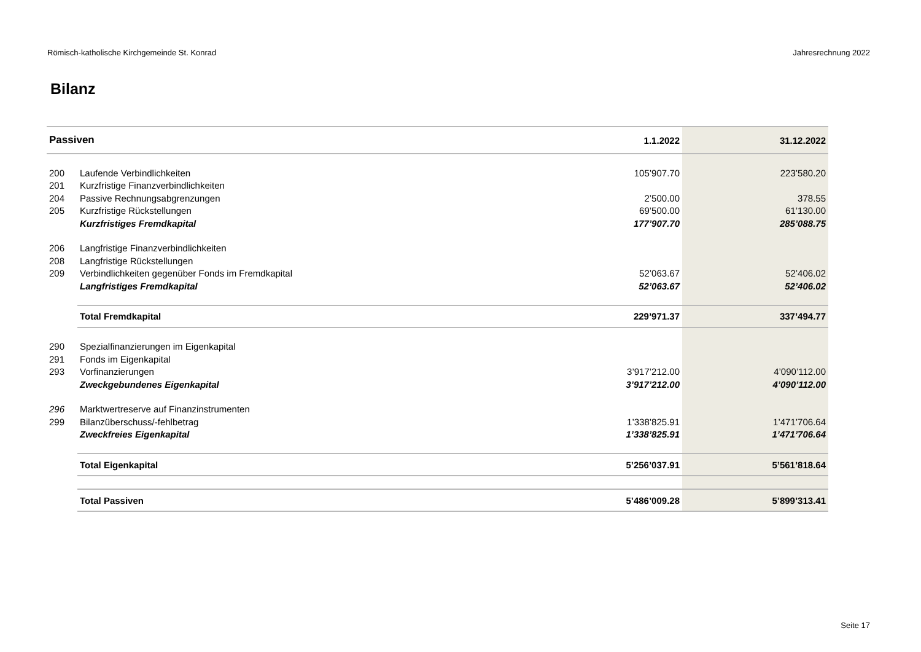Römisch-katholische Kirchgemeinde St. Konrad Jahresrechnung 2022
Bilanz
| Passiven | | 1.1.2022 | 31.12.2022 |
| --- | --- | --- | --- |
| 200 | Laufende Verbindlichkeiten | 105’907.70 | 223’580.20 |
| 201 | Kurzfristige Finanzverbindlichkeiten | | |
| 204 | Passive Rechnungsabgrenzungen | 2’500.00 | 378.55 |
| 205 | Kurzfristige Rückstellungen | 69’500.00 | 61’130.00 |
| | Kurzfristiges Fremdkapital | 177’907.70 | 285’088.75 |
| 206 | Langfristige Finanzverbindlichkeiten | | |
| 208 | Langfristige Rückstellungen | | |
| 209 | Verbindlichkeiten gegenüber Fonds im Fremdkapital | 52’063.67 | 52’406.02 |
| | Langfristiges Fremdkapital | 52’063.67 | 52’406.02 |
| | Total Fremdkapital | 229’971.37 | 337’494.77 |
| 290 | Spezialfinanzierungen im Eigenkapital | | |
| 291 | Fonds im Eigenkapital | | |
| 293 | Vorfinanzierungen | 3’917’212.00 | 4’090’112.00 |
| | Zweckgebundenes Eigenkapital | 3’917’212.00 | 4’090’112.00 |
| 296 | Marktwertreserve auf Finanzinstrumenten | | |
| 299 | Bilanzüberschuss/-fehlbetrag | 1’338’825.91 | 1’471’706.64 |
| | Zweckfreies Eigenkapital | 1’338’825.91 | 1’471’706.64 |
| | Total Eigenkapital | 5’256’037.91 | 5’561’818.64 |
| | Total Passiven | 5’486’009.28 | 5’899’313.41 |
Seite 17